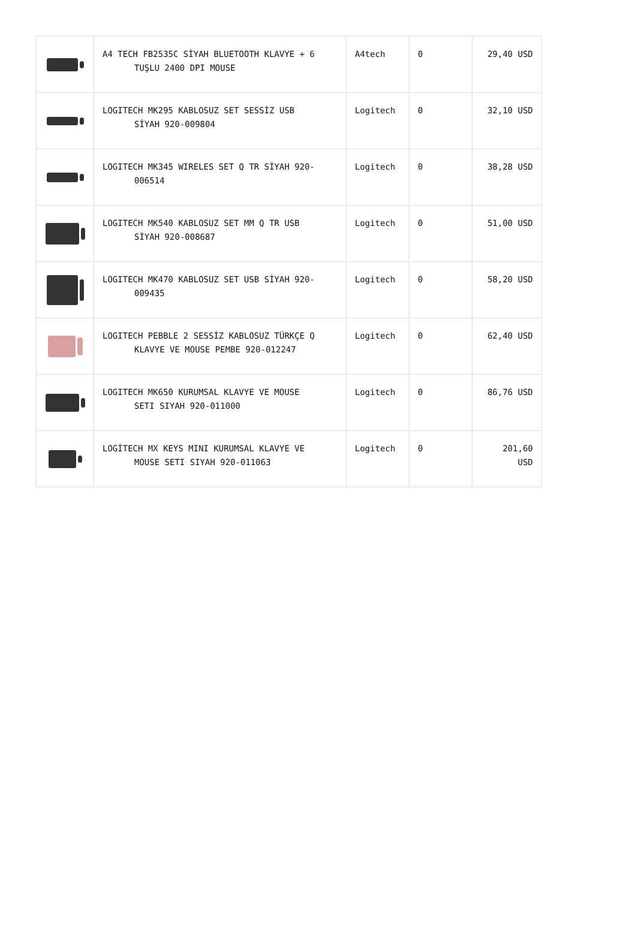| | A4 TECH FB2535C SİYAH BLUETOOTH KLAVYE + 6 TUŞLU 2400 DPI MOUSE | A4tech | 0 | 29,40 USD |
| | LOGITECH MK295 KABLOSUZ SET SESSİZ USB SİYAH 920-009804 | Logitech | 0 | 32,10 USD |
| | LOGITECH MK345 WIRELES SET Q TR SİYAH 920- 006514 | Logitech | 0 | 38,28 USD |
| | LOGITECH MK540 KABLOSUZ SET MM Q TR USB SİYAH 920-008687 | Logitech | 0 | 51,00 USD |
| | LOGITECH MK470 KABLOSUZ SET USB SİYAH 920- 009435 | Logitech | 0 | 58,20 USD |
| | LOGITECH PEBBLE 2 SESSİZ KABLOSUZ TÜRKÇE Q KLAVYE VE MOUSE PEMBE 920-012247 | Logitech | 0 | 62,40 USD |
| | LOGITECH MK650 KURUMSAL KLAVYE VE MOUSE SETI SIYAH 920-011000 | Logitech | 0 | 86,76 USD |
| | LOGİTECH MX KEYS MINI KURUMSAL KLAVYE VE MOUSE SETI SIYAH 920-011063 | Logitech | 0 | 201,60 USD |